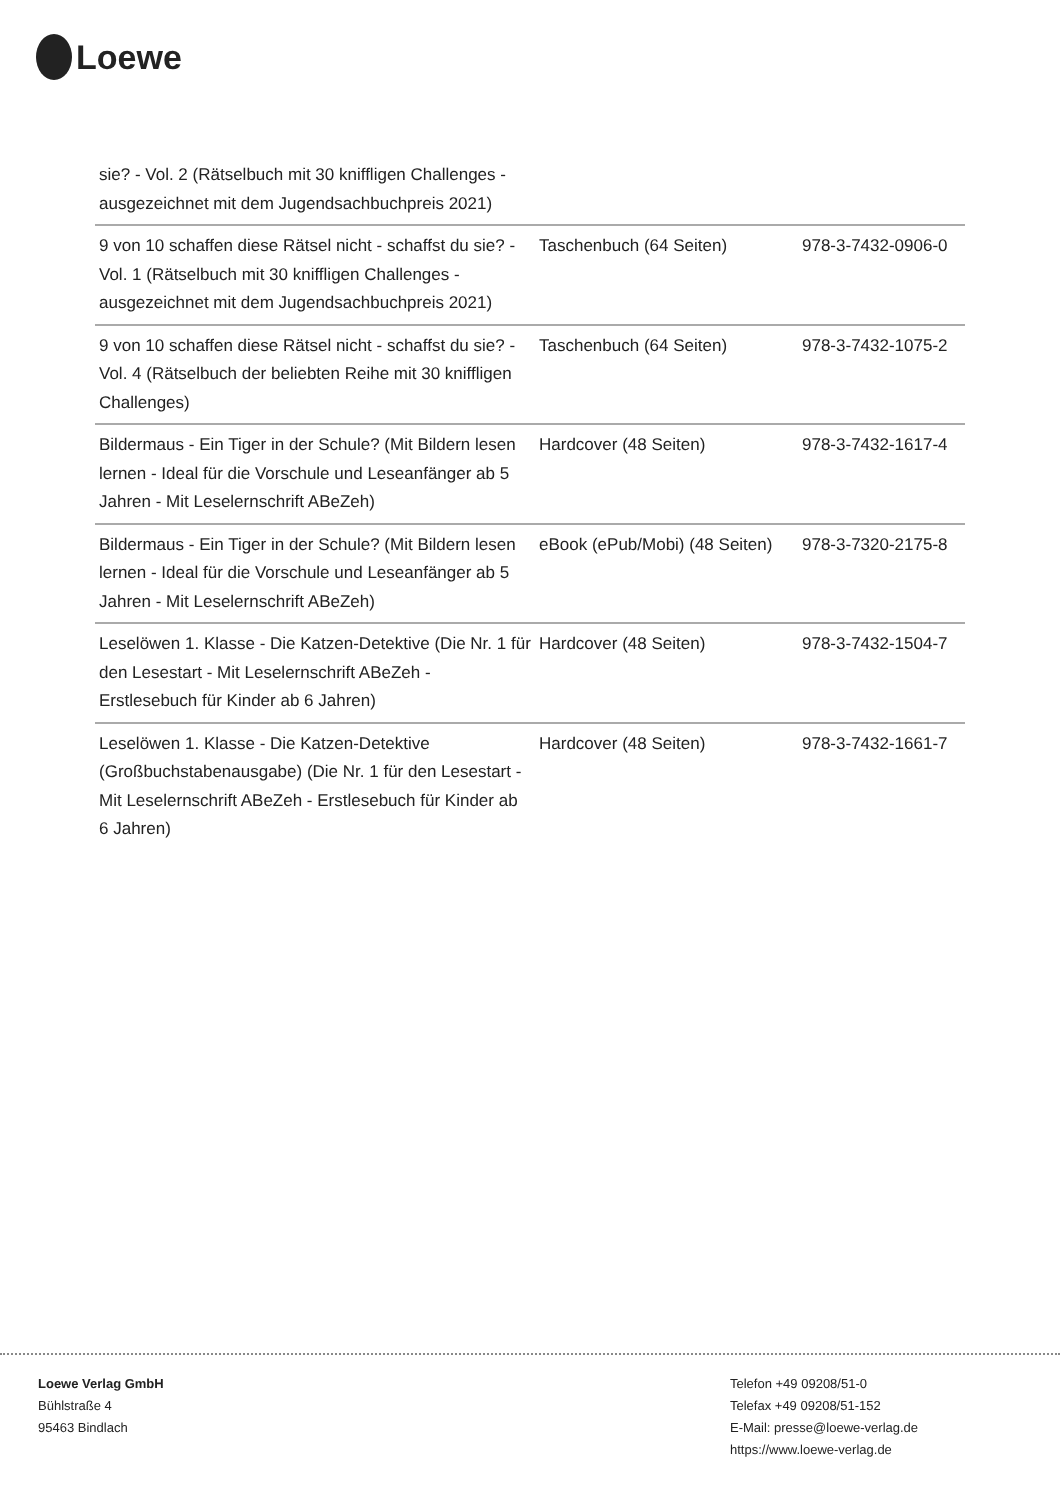Loewe
| sie? - Vol. 2 (Rätselbuch mit 30 kniffligen Challenges - ausgezeichnet mit dem Jugendsachbuchpreis 2021) | | |
| 9 von 10 schaffen diese Rätsel nicht - schaffst du sie? - Vol. 1 (Rätselbuch mit 30 kniffligen Challenges - ausgezeichnet mit dem Jugendsachbuchpreis 2021) | Taschenbuch (64 Seiten) | 978-3-7432-0906-0 |
| 9 von 10 schaffen diese Rätsel nicht - schaffst du sie? - Vol. 4 (Rätselbuch der beliebten Reihe mit 30 kniffligen Challenges) | Taschenbuch (64 Seiten) | 978-3-7432-1075-2 |
| Bildermaus - Ein Tiger in der Schule? (Mit Bildern lesen lernen - Ideal für die Vorschule und Leseanfänger ab 5 Jahren - Mit Leselernschrift ABeZeh) | Hardcover (48 Seiten) | 978-3-7432-1617-4 |
| Bildermaus - Ein Tiger in der Schule? (Mit Bildern lesen lernen - Ideal für die Vorschule und Leseanfänger ab 5 Jahren - Mit Leselernschrift ABeZeh) | eBook (ePub/Mobi) (48 Seiten) | 978-3-7320-2175-8 |
| Leselöwen 1. Klasse - Die Katzen-Detektive (Die Nr. 1 für den Lesestart - Mit Leselernschrift ABeZeh - Erstlesebuch für Kinder ab 6 Jahren) | Hardcover (48 Seiten) | 978-3-7432-1504-7 |
| Leselöwen 1. Klasse - Die Katzen-Detektive (Großbuchstabenausgabe) (Die Nr. 1 für den Lesestart - Mit Leselernschrift ABeZeh - Erstlesebuch für Kinder ab 6 Jahren) | Hardcover (48 Seiten) | 978-3-7432-1661-7 |
Loewe Verlag GmbH
Bühlstraße 4
95463 Bindlach
Telefon +49 09208/51-0
Telefax +49 09208/51-152
E-Mail: presse@loewe-verlag.de
https://www.loewe-verlag.de